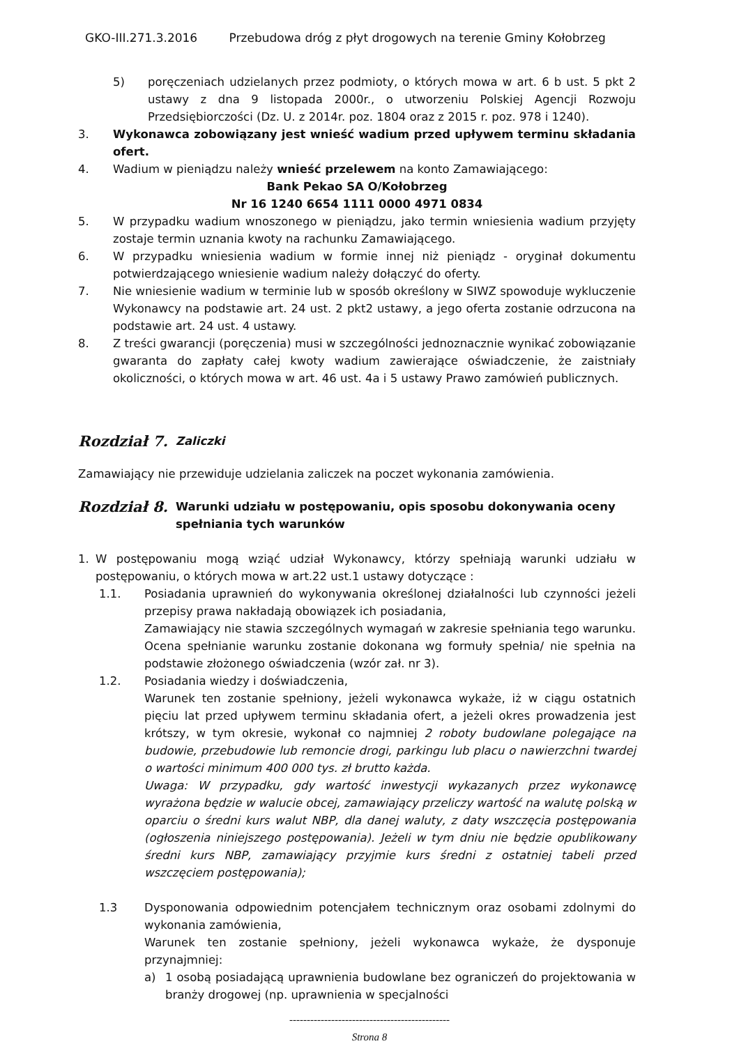GKO-III.271.3.2016 Przebudowa dróg z płyt drogowych na terenie Gminy Kołobrzeg
5) poręczeniach udzielanych przez podmioty, o których mowa w art. 6 b ust. 5 pkt 2 ustawy z dna 9 listopada 2000r., o utworzeniu Polskiej Agencji Rozwoju Przedsiębiorczości (Dz. U. z 2014r. poz. 1804 oraz z 2015 r. poz. 978 i 1240).
3. Wykonawca zobowiązany jest wnieść wadium przed upływem terminu składania ofert.
4. Wadium w pieniądzu należy wnieść przelewem na konto Zamawiającego:
Bank Pekao SA O/Kołobrzeg
Nr 16 1240 6654 1111 0000 4971 0834
5. W przypadku wadium wnoszonego w pieniądzu, jako termin wniesienia wadium przyjęty zostaje termin uznania kwoty na rachunku Zamawiającego.
6. W przypadku wniesienia wadium w formie innej niż pieniądz - oryginał dokumentu potwierdzającego wniesienie wadium należy dołączyć do oferty.
7. Nie wniesienie wadium w terminie lub w sposób określony w SIWZ spowoduje wykluczenie Wykonawcy na podstawie art. 24 ust. 2 pkt2 ustawy, a jego oferta zostanie odrzucona na podstawie art. 24 ust. 4 ustawy.
8. Z treści gwarancji (poręczenia) musi w szczególności jednoznacznie wynikać zobowiązanie gwaranta do zapłaty całej kwoty wadium zawierające oświadczenie, że zaistniały okoliczności, o których mowa w art. 46 ust. 4a i 5 ustawy Prawo zamówień publicznych.
Rozdział 7. Zaliczki
Zamawiający nie przewiduje udzielania zaliczek na poczet wykonania zamówienia.
Rozdział 8. Warunki udziału w postępowaniu, opis sposobu dokonywania oceny spełniania tych warunków
1. W postępowaniu mogą wziąć udział Wykonawcy, którzy spełniają warunki udziału w postępowaniu, o których mowa w art.22 ust.1 ustawy dotyczące :
1.1. Posiadania uprawnień do wykonywania określonej działalności lub czynności jeżeli przepisy prawa nakładają obowiązek ich posiadania,
Zamawiający nie stawia szczególnych wymagań w zakresie spełniania tego warunku. Ocena spełnianie warunku zostanie dokonana wg formuły spełnia/ nie spełnia na podstawie złożonego oświadczenia (wzór zał. nr 3).
1.2. Posiadania wiedzy i doświadczenia,
Warunek ten zostanie spełniony, jeżeli wykonawca wykaże, iż w ciągu ostatnich pięciu lat przed upływem terminu składania ofert, a jeżeli okres prowadzenia jest krótszy, w tym okresie, wykonał co najmniej 2 roboty budowlane polegające na budowie, przebudowie lub remoncie drogi, parkingu lub placu o nawierzchni twardej o wartości minimum 400 000 tys. zł brutto każda.
Uwaga: W przypadku, gdy wartość inwestycji wykazanych przez wykonawcę wyrażona będzie w walucie obcej, zamawiający przeliczy wartość na walutę polską w oparciu o średni kurs walut NBP, dla danej waluty, z daty wszczęcia postępowania (ogłoszenia niniejszego postępowania). Jeżeli w tym dniu nie będzie opublikowany średni kurs NBP, zamawiający przyjmie kurs średni z ostatniej tabeli przed wszczęciem postępowania);
1.3 Dysponowania odpowiednim potencjałem technicznym oraz osobami zdolnymi do wykonania zamówienia,
Warunek ten zostanie spełniony, jeżeli wykonawca wykaże, że dysponuje przynajmniej:
a) 1 osobą posiadającą uprawnienia budowlane bez ograniczeń do projektowania w branży drogowej (np. uprawnienia w specjalności
----------------------------------------------
Strona 8